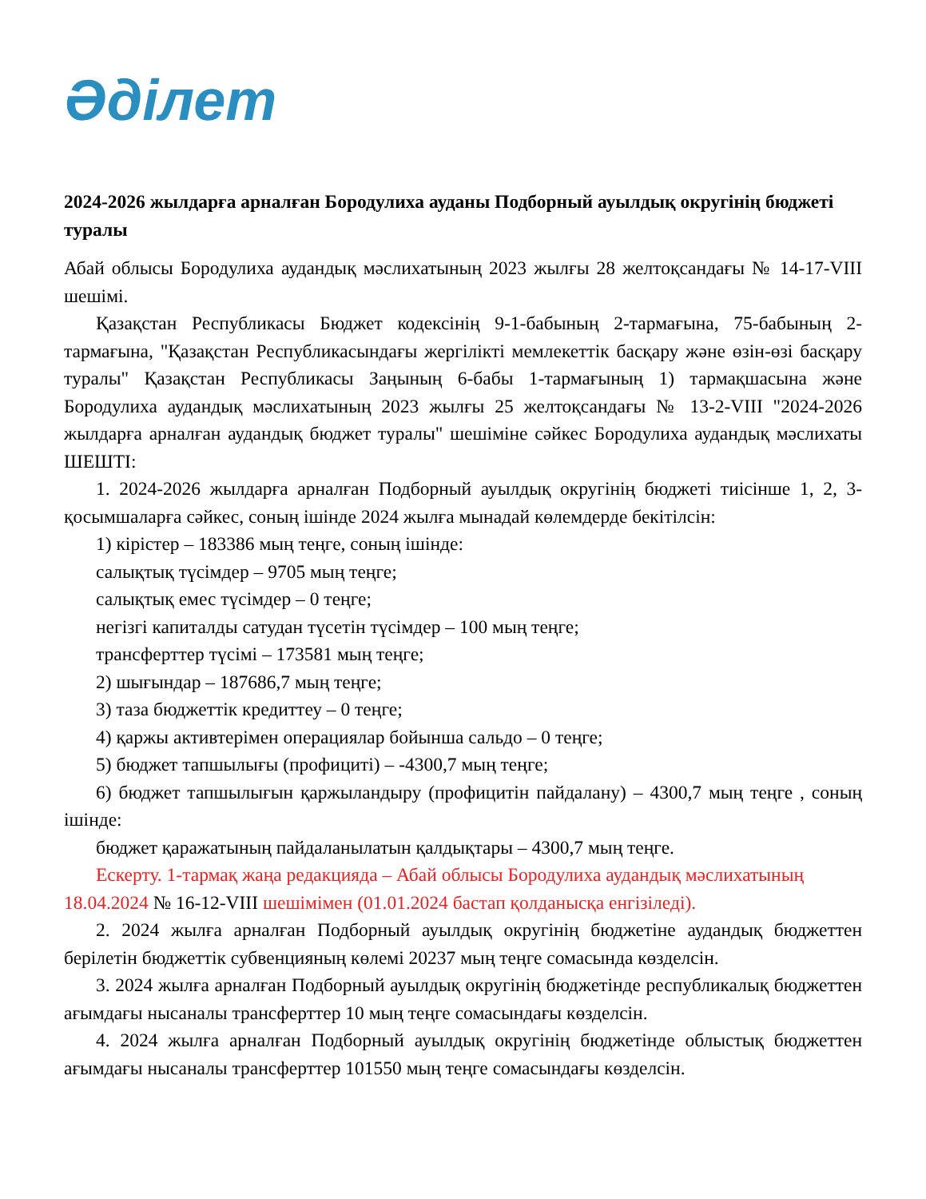Әділет
2024-2026 жылдарға арналған Бородулиха ауданы Подборный ауылдық округінің бюджеті туралы
Абай облысы Бородулиха аудандық мәслихатының 2023 жылғы 28 желтоқсандағы № 14-17-VIII шешімі.
Қазақстан Республикасы Бюджет кодексінің 9-1-бабының 2-тармағына, 75-бабының 2-тармағына, "Қазақстан Республикасындағы жергілікті мемлекеттік басқару және өзін-өзі басқару туралы" Қазақстан Республикасы Заңының 6-бабы 1-тармағының 1) тармақшасына және Бородулиха аудандық мәслихатының 2023 жылғы 25 желтоқсандағы № 13-2-VIII "2024-2026 жылдарға арналған аудандық бюджет туралы" шешіміне сәйкес Бородулиха аудандық мәслихаты ШЕШТІ:
1. 2024-2026 жылдарға арналған Подборный ауылдық округінің бюджеті тиісінше 1, 2, 3-қосымшаларға сәйкес, соның ішінде 2024 жылға мынадай көлемдерде бекітілсін:
1) кірістер – 183386 мың теңге, соның ішінде:
салықтық түсімдер – 9705 мың теңге;
салықтық емес түсімдер – 0 теңге;
негізгі капиталды сатудан түсетін түсімдер – 100 мың теңге;
трансферттер түсімі – 173581 мың теңге;
2) шығындар – 187686,7 мың теңге;
3) таза бюджеттік кредиттеу – 0 теңге;
4) қаржы активтерімен операциялар бойынша сальдо – 0 теңге;
5) бюджет тапшылығы (профициті) – -4300,7 мың теңге;
6) бюджет тапшылығын қаржыландыру (профицитін пайдалану) – 4300,7 мың теңге , соның ішінде:
бюджет қаражатының пайдаланылатын қалдықтары – 4300,7 мың теңге.
Ескерту. 1-тармақ жаңа редакцияда – Абай облысы Бородулиха аудандық мәслихатының 18.04.2024 № 16-12-VIII шешімімен (01.01.2024 бастап қолданысқа енгізіледі).
2. 2024 жылға арналған Подборный ауылдық округінің бюджетіне аудандық бюджеттен берілетін бюджеттік субвенцияның көлемі 20237 мың теңге сомасында көзделсін.
3. 2024 жылға арналған Подборный ауылдық округінің бюджетінде республикалық бюджеттен ағымдағы нысаналы трансферттер 10 мың теңге сомасындағы көзделсін.
4. 2024 жылға арналған Подборный ауылдық округінің бюджетінде облыстық бюджеттен ағымдағы нысаналы трансферттер 101550 мың теңге сомасындағы көзделсін.